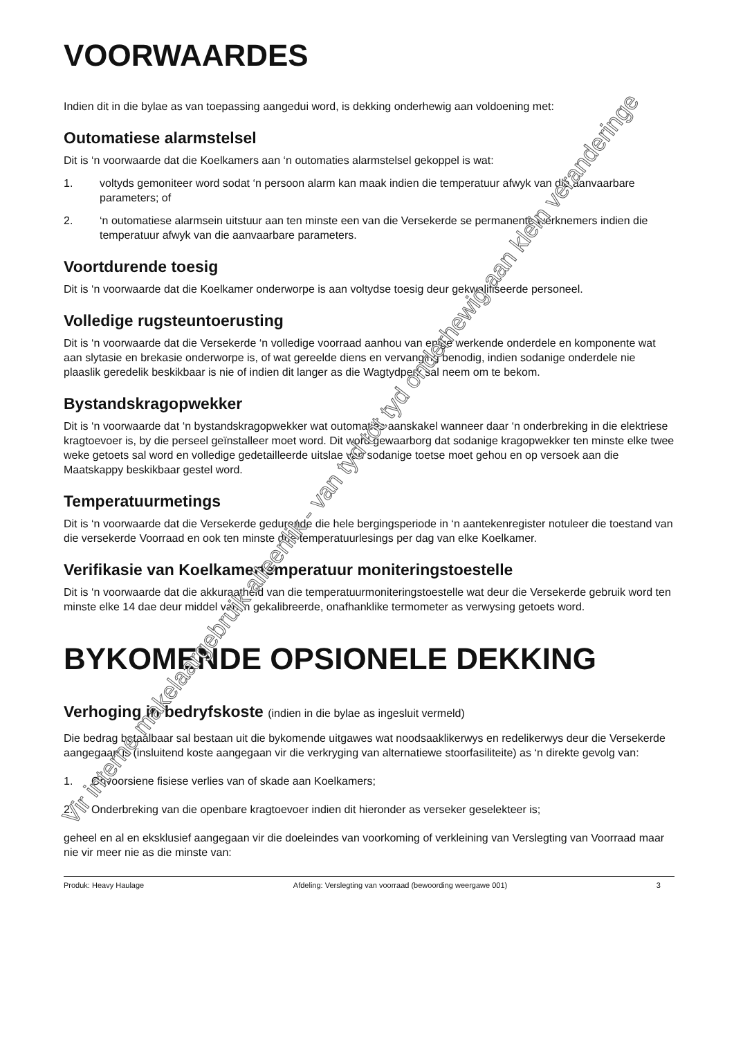VOORWAARDES
Indien dit in die bylae as van toepassing aangedui word, is dekking onderhewig aan voldoening met:
Outomatiese alarmstelsel
Dit is ‘n voorwaarde dat die Koelkamers aan ‘n outomaties alarmstelsel gekoppel is wat:
1. voltyds gemoniteer word sodat ‘n persoon alarm kan maak indien die temperatuur afwyk van die aanvaarbare parameters; of
2. ‘n outomatiese alarmsein uitstuur aan ten minste een van die Versekerde se permanente werknemers indien die temperatuur afwyk van die aanvaarbare parameters.
Voortdurende toesig
Dit is ‘n voorwaarde dat die Koelkamer onderworpe is aan voltydse toesig deur gekwalifiseerde personeel.
Volledige rugsteuntoerusting
Dit is ‘n voorwaarde dat die Versekerde ‘n volledige voorraad aanhou van enige werkende onderdele en komponente wat aan slytasie en brekasie onderworpe is, of wat gereelde diens en vervanging benodig, indien sodanige onderdele nie plaaslik geredelik beskikbaar is nie of indien dit langer as die Wagtydperk sal neem om te bekom.
Bystandskragopwekker
Dit is ‘n voorwaarde dat ‘n bystandskragopwekker wat outomaties aanskakel wanneer daar ‘n onderbreking in die elektriese kragtoevoer is, by die perseel geïnstalleer moet word. Dit word gewaarborg dat sodanige kragopwekker ten minste elke twee weke getoets sal word en volledige gedetailleerde uitslae van sodanige toetse moet gehou en op versoek aan die Maatskappy beskikbaar gestel word.
Temperatuurmetings
Dit is ‘n voorwaarde dat die Versekerde gedurende die hele bergingsperiode in ‘n aantekenregister notuleer die toestand van die versekerde Voorraad en ook ten minste drie temperatuurlesings per dag van elke Koelkamer.
Verifikasie van Koelkamertemperatuur moniteringstoestelle
Dit is ‘n voorwaarde dat die akkuraatheid van die temperatuurmoniteringstoestelle wat deur die Versekerde gebruik word ten minste elke 14 dae deur middel van ‘n gekalibreerde, onafhanklike termometer as verwysing getoets word.
BYKOMENDE OPSIONELE DEKKING
Verhoging in bedryfskoste (indien in die bylae as ingesluit vermeld)
Die bedrag betaalbaar sal bestaan uit die bykomende uitgawes wat noodsaaklikerwys en redelikerwys deur die Versekerde aangegaan is (insluitend koste aangegaan vir die verkryging van alternatiewe stoorfasiliteite) as ‘n direkte gevolg van:
1. Onvoorsiene fisiese verlies van of skade aan Koelkamers;
2. Onderbreking van die openbare kragtoevoer indien dit hieronder as verseker geselekteer is;
geheel en al en eksklusief aangegaan vir die doeleindes van voorkoming of verkleining van Verslegting van Voorraad maar nie vir meer nie as die minste van:
Produk: Heavy Haulage Afdeling: Verslegting van voorraad (bewoording weergawe 001) 3
Vir interne makelaargebruik alleenlik - van tyd tot tyd onderhewig aan klein veranderinge